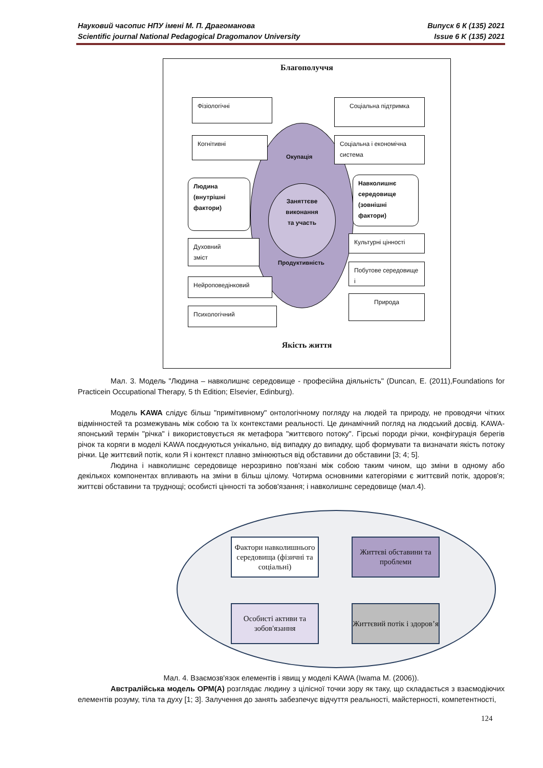Випуск 6 К (135) 2021
Issue 6 K (135) 2021 Науковий часопис НПУ імені М. П. Драгоманова
Scientific journal National Pedagogical Dragomanov University
Благополуччя
Окупація
Заняттєве
виконання
та участь
Продуктивність
Фізіологічні
Когнітивні
Людина
(внутрішні
фактори)
Духовний
зміст
Нейроповедінковий
Психологічний
Соціальна підтримка
Соціальна і економічна система
Навколишнє
середовище
(зовнішні
фактори)
Культурні цінності
Побутове середовище і
Природа
Якість життя
Мал. 3. Модель "Людина – навколишнє середовище - професійна діяльність" (Duncan, E. (2011),Foundations for Practicein Occupational Therapy, 5 th Edition; Elsevier, Edinburg).
Модель KAWA слідує більш "примітивному" онтологічному погляду на людей та природу, не проводячи чітких відмінностей та розмежувань між собою та їх контекстами реальності. Це динамічний погляд на людський досвід. KAWA-японський термін "річка" і використовується як метафора "життєвого потоку". Гірські породи річки, конфігурація берегів річок та коряги в моделі KAWA поєднуються унікально, від випадку до випадку, щоб формувати та визначати якість потоку річки. Це життєвий потік, коли Я і контекст плавно змінюються від обставини до обставини [3; 4; 5].
Людина і навколишнє середовище нерозривно пов'язані між собою таким чином, що зміни в одному або декількох компонентах впливають на зміни в більш цілому. Чотирма основними категоріями є життєвий потік, здоров'я; життєві обставини та труднощі; особисті цінності та зобов'язання; і навколишнє середовище (мал.4).
Фактори навколишнього середовища (фізичні та соціальні)
Життєві обставини та проблеми
Особисті активи та зобов'язання
Життєвий потік і здоров’я
Мал. 4. Взаємозв'язок елементів і явищ у моделі KAWA (Iwama M. (2006)).
Австралійська модель ОРМ(А) розглядає людину з цілісної точки зору як таку, що складається з взаємодіючих елементів розуму, тіла та духу [1; 3]. Залучення до занять забезпечує відчуття реальності, майстерності, компетентності,
124